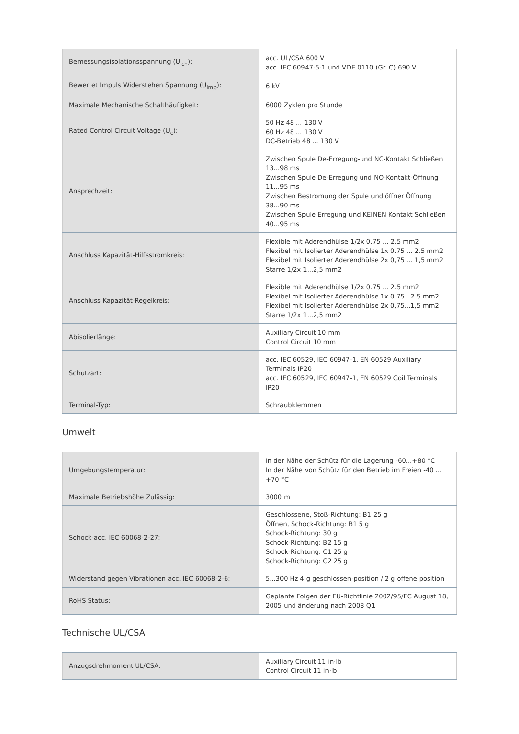| Bemessungsisolationsspannung (U<sub>ich</sub>): | acc. UL/CSA 600 V acc. IEC 60947-5-1 und VDE 0110 (Gr. C) 690 V |
| Bewertet Impuls Widerstehen Spannung (U<sub>imp</sub>): | 6 kV |
| Maximale Mechanische Schalthäufigkeit: | 6000 Zyklen pro Stunde |
| Rated Control Circuit Voltage (U<sub>c</sub>): | 50 Hz 48 ... 130 V 60 Hz 48 ... 130 V DC-Betrieb 48 ... 130 V |
| Ansprechzeit: | Zwischen Spule De-Erregung-und NC-Kontakt Schließen 13...98 ms Zwischen Spule De-Erregung und NO-Kontakt-Öffnung 11...95 ms Zwischen Bestromung der Spule und öffner Öffnung 38...90 ms Zwischen Spule Erregung und KEINEN Kontakt Schließen 40...95 ms |
| Anschluss Kapazität-Hilfsstromkreis: | Flexible mit Aderendhülse 1/2x 0.75 ... 2.5 mm2 Flexibel mit Isolierter Aderendhülse 1x 0.75 ... 2.5 mm2 Flexibel mit Isolierter Aderendhülse 2x 0,75 ... 1,5 mm2 Starre 1/2x 1...2,5 mm2 |
| Anschluss Kapazität-Regelkreis: | Flexible mit Aderendhülse 1/2x 0.75 ... 2.5 mm2 Flexibel mit Isolierter Aderendhülse 1x 0.75...2.5 mm2 Flexibel mit Isolierter Aderendhülse 2x 0,75...1,5 mm2 Starre 1/2x 1...2,5 mm2 |
| Abisolierlänge: | Auxiliary Circuit 10 mm Control Circuit 10 mm |
| Schutzart: | acc. IEC 60529, IEC 60947-1, EN 60529 Auxiliary Terminals IP20 acc. IEC 60529, IEC 60947-1, EN 60529 Coil Terminals IP20 |
| Terminal-Typ: | Schraubklemmen |
Umwelt
| Umgebungstemperatur: | In der Nähe der Schütz für die Lagerung -60...+80 °C In der Nähe von Schütz für den Betrieb im Freien -40 ... +70 °C |
| Maximale Betriebshöhe Zulässig: | 3000 m |
| Schock-acc. IEC 60068-2-27: | Geschlossene, Stoß-Richtung: B1 25 g Öffnen, Schock-Richtung: B1 5 g Schock-Richtung: 30 g Schock-Richtung: B2 15 g Schock-Richtung: C1 25 g Schock-Richtung: C2 25 g |
| Widerstand gegen Vibrationen acc. IEC 60068-2-6: | 5...300 Hz 4 g geschlossen-position / 2 g offene position |
| RoHS Status: | Geplante Folgen der EU-Richtlinie 2002/95/EC August 18, 2005 und änderung nach 2008 Q1 |
Technische UL/CSA
| Anzugsdrehmoment UL/CSA: | Auxiliary Circuit 11 in·lb Control Circuit 11 in·lb |